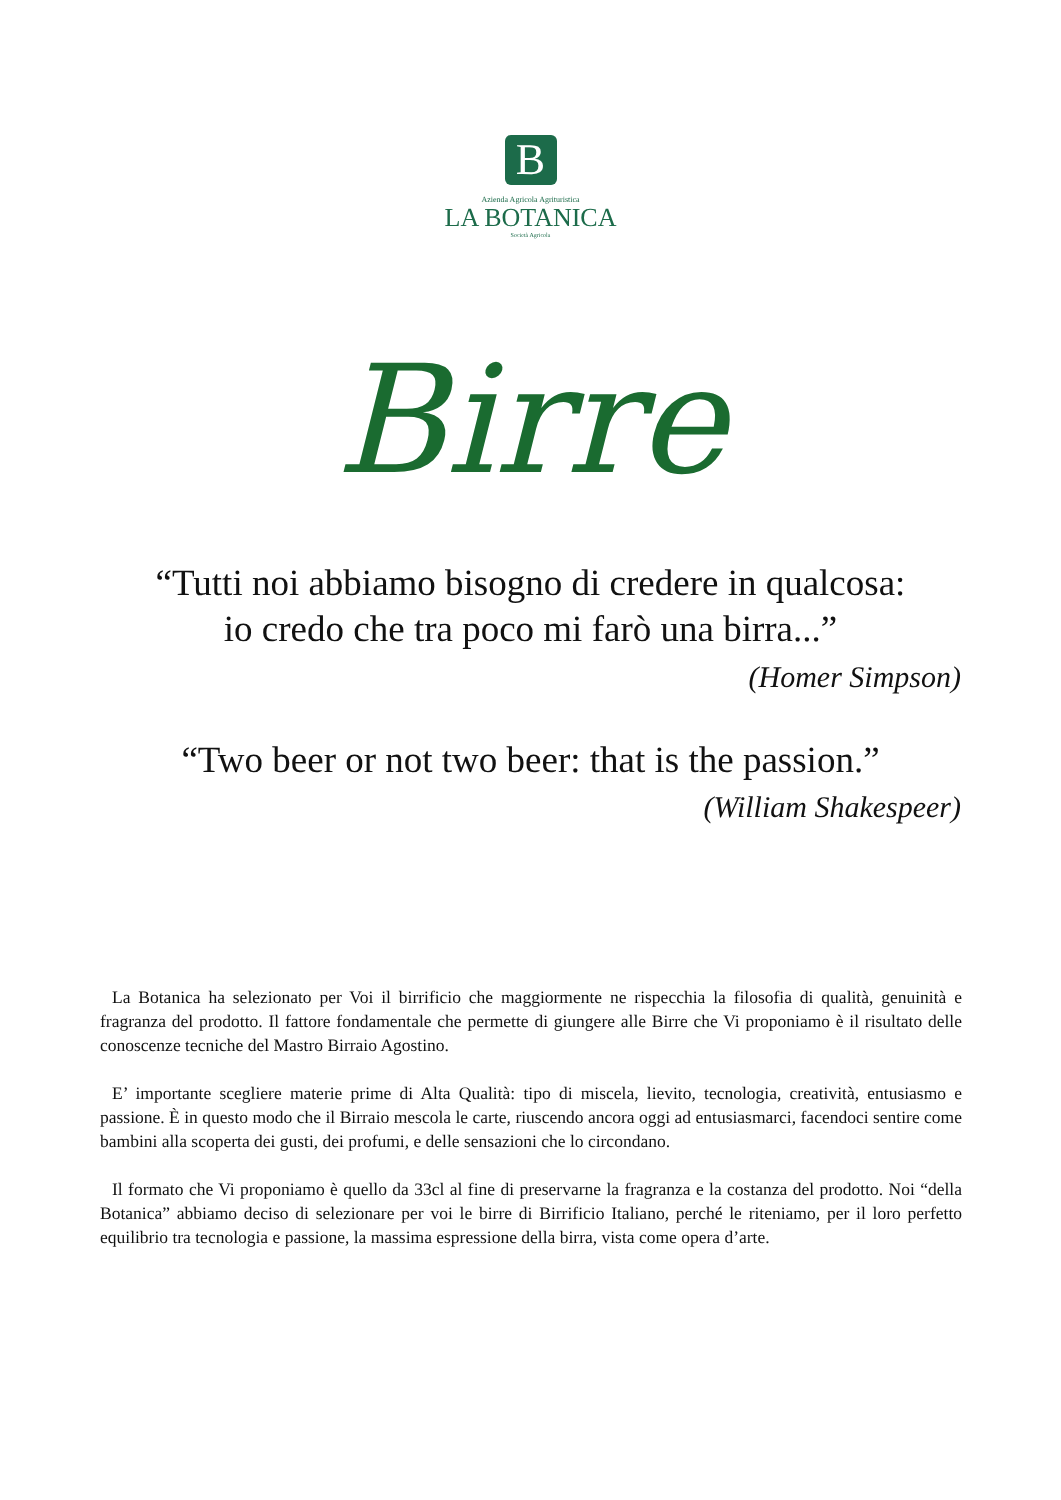B
Azienda Agricola Agrituristica
LA BOTANICA
Società Agricola
Birre
“Tutti noi abbiamo bisogno di credere in qualcosa:
io credo che tra poco mi farò una birra...”
(Homer Simpson)
“Two beer or not two beer: that is the passion.”
(William Shakespeer)
La Botanica ha selezionato per Voi il birrificio che maggiormente ne rispecchia la filosofia di qualità, genuinità e fragranza del prodotto. Il fattore fondamentale che permette di giungere alle Birre che Vi proponiamo è il risultato delle conoscenze tecniche del Mastro Birraio Agostino.
E’ importante scegliere materie prime di Alta Qualità: tipo di miscela, lievito, tecnologia, creatività, entusiasmo e passione. È in questo modo che il Birraio mescola le carte, riuscendo ancora oggi ad entusiasmarci, facendoci sentire come bambini alla scoperta dei gusti, dei profumi, e delle sensazioni che lo circondano.
Il formato che Vi proponiamo è quello da 33cl al fine di preservarne la fragranza e la costanza del prodotto. Noi “della Botanica” abbiamo deciso di selezionare per voi le birre di Birrificio Italiano, perché le riteniamo, per il loro perfetto equilibrio tra tecnologia e passione, la massima espressione della birra, vista come opera d’arte.